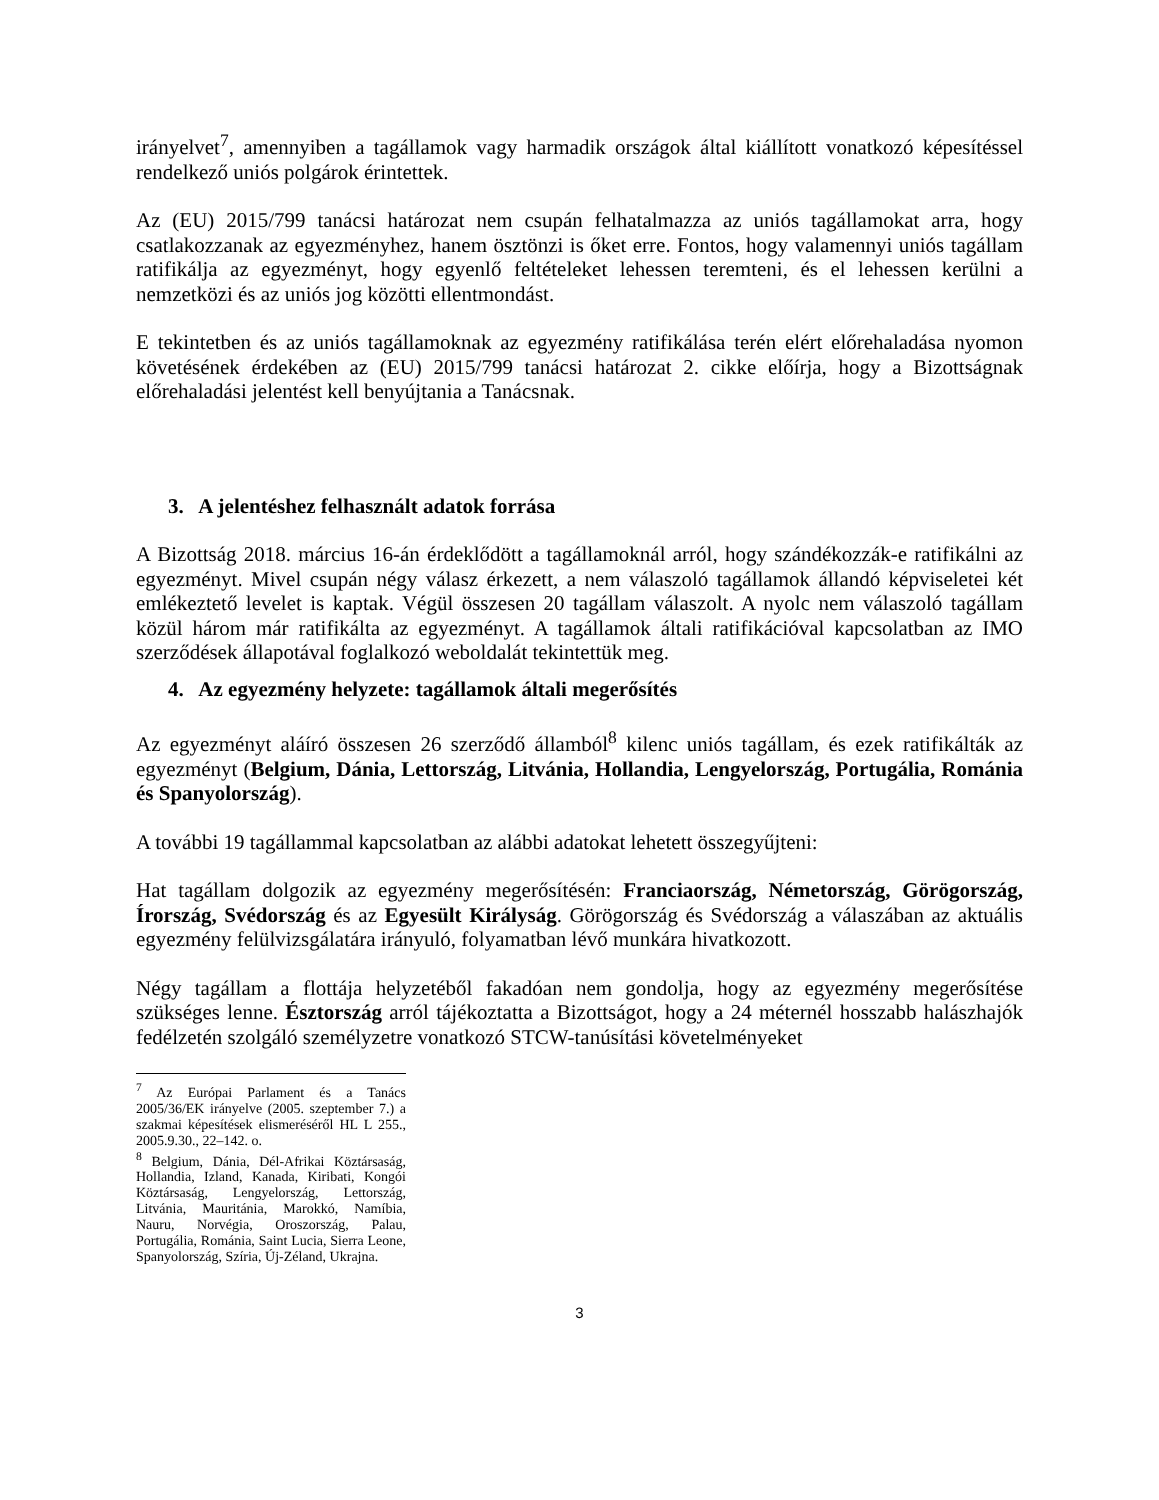irányelvet<sup>7</sup>, amennyiben a tagállamok vagy harmadik országok által kiállított vonatkozó képesítéssel rendelkező uniós polgárok érintettek.
Az (EU) 2015/799 tanácsi határozat nem csupán felhatalmazza az uniós tagállamokat arra, hogy csatlakozzanak az egyezményhez, hanem ösztönzi is őket erre. Fontos, hogy valamennyi uniós tagállam ratifikálja az egyezményt, hogy egyenlő feltételeket lehessen teremteni, és el lehessen kerülni a nemzetközi és az uniós jog közötti ellentmondást.
E tekintetben és az uniós tagállamoknak az egyezmény ratifikálása terén elért előrehaladása nyomon követésének érdekében az (EU) 2015/799 tanácsi határozat 2. cikke előírja, hogy a Bizottságnak előrehaladási jelentést kell benyújtania a Tanácsnak.
3. A jelentéshez felhasznált adatok forrása
A Bizottság 2018. március 16-án érdeklődött a tagállamoknál arról, hogy szándékozzák-e ratifikálni az egyezményt. Mivel csupán négy válasz érkezett, a nem válaszoló tagállamok állandó képviseletei két emlékeztető levelet is kaptak. Végül összesen 20 tagállam válaszolt. A nyolc nem válaszoló tagállam közül három már ratifikálta az egyezményt. A tagállamok általi ratifikációval kapcsolatban az IMO szerződések állapotával foglalkozó weboldalát tekintettük meg.
4. Az egyezmény helyzete: tagállamok általi megerősítés
Az egyezményt aláíró összesen 26 szerződő államból<sup>8</sup> kilenc uniós tagállam, és ezek ratifikálták az egyezményt (Belgium, Dánia, Lettország, Litvánia, Hollandia, Lengyelország, Portugália, Románia és Spanyolország).
A további 19 tagállammal kapcsolatban az alábbi adatokat lehetett összegyűjteni:
Hat tagállam dolgozik az egyezmény megerősítésén: Franciaország, Németország, Görögország, Írország, Svédország és az Egyesült Királyság. Görögország és Svédország a válaszában az aktuális egyezmény felülvizsgálatára irányuló, folyamatban lévő munkára hivatkozott.
Négy tagállam a flottája helyzetéből fakadóan nem gondolja, hogy az egyezmény megerősítése szükséges lenne. Észtország arról tájékoztatta a Bizottságot, hogy a 24 méternél hosszabb halászhajók fedélzetén szolgáló személyzetre vonatkozó STCW-tanúsítási követelményeket
<sup>7</sup> Az Európai Parlament és a Tanács 2005/36/EK irányelve (2005. szeptember 7.) a szakmai képesítések elismeréséről HL L 255., 2005.9.30., 22–142. o.
<sup>8</sup> Belgium, Dánia, Dél-Afrikai Köztársaság, Hollandia, Izland, Kanada, Kiribati, Kongói Köztársaság, Lengyelország, Lettország, Litvánia, Mauritánia, Marokkó, Namíbia, Nauru, Norvégia, Oroszország, Palau, Portugália, Románia, Saint Lucia, Sierra Leone, Spanyolország, Szíria, Új-Zéland, Ukrajna.
3